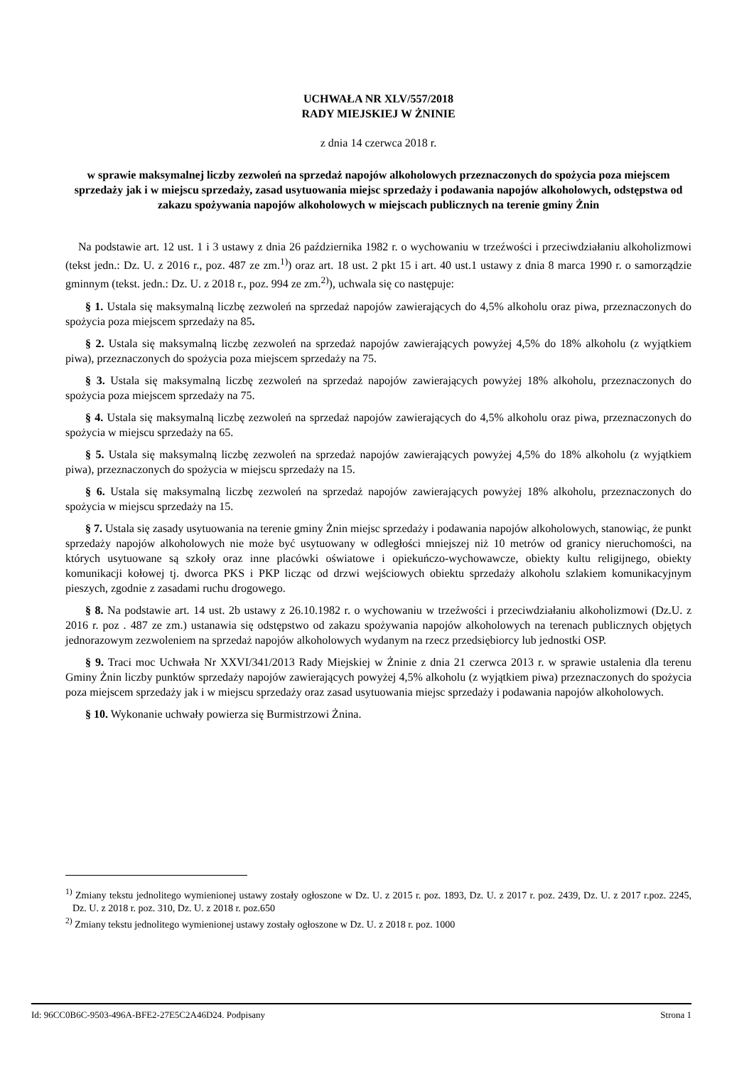UCHWAŁA NR XLV/557/2018
RADY MIEJSKIEJ W ŻNINIE
z dnia 14 czerwca 2018 r.
w sprawie maksymalnej liczby zezwoleń na sprzedaż napojów alkoholowych przeznaczonych do spożycia poza miejscem sprzedaży jak i w miejscu sprzedaży, zasad usytuowania miejsc sprzedaży i podawania napojów alkoholowych, odstępstwa od zakazu spożywania napojów alkoholowych w miejscach publicznych na terenie gminy Żnin
Na podstawie art. 12 ust. 1 i 3 ustawy z dnia 26 października 1982 r. o wychowaniu w trzeźwości i przeciwdziałaniu alkoholizmowi (tekst jedn.: Dz. U. z 2016 r., poz. 487 ze zm.<sup>1)</sup>) oraz art. 18 ust. 2 pkt 15 i art. 40 ust.1 ustawy z dnia 8 marca 1990 r. o samorządzie gminnym (tekst. jedn.: Dz. U. z 2018 r., poz. 994 ze zm.<sup>2)</sup>), uchwala się co następuje:
§ 1. Ustala się maksymalną liczbę zezwoleń na sprzedaż napojów zawierających do 4,5% alkoholu oraz piwa, przeznaczonych do spożycia poza miejscem sprzedaży na 85.
§ 2. Ustala się maksymalną liczbę zezwoleń na sprzedaż napojów zawierających powyżej 4,5% do 18% alkoholu (z wyjątkiem piwa), przeznaczonych do spożycia poza miejscem sprzedaży na 75.
§ 3. Ustala się maksymalną liczbę zezwoleń na sprzedaż napojów zawierających powyżej 18% alkoholu, przeznaczonych do spożycia poza miejscem sprzedaży na 75.
§ 4. Ustala się maksymalną liczbę zezwoleń na sprzedaż napojów zawierających do 4,5% alkoholu oraz piwa, przeznaczonych do spożycia w miejscu sprzedaży na 65.
§ 5. Ustala się maksymalną liczbę zezwoleń na sprzedaż napojów zawierających powyżej 4,5% do 18% alkoholu (z wyjątkiem piwa), przeznaczonych do spożycia w miejscu sprzedaży na 15.
§ 6. Ustala się maksymalną liczbę zezwoleń na sprzedaż napojów zawierających powyżej 18% alkoholu, przeznaczonych do spożycia w miejscu sprzedaży na 15.
§ 7. Ustala się zasady usytuowania na terenie gminy Żnin miejsc sprzedaży i podawania napojów alkoholowych, stanowiąc, że punkt sprzedaży napojów alkoholowych nie może być usytuowany w odległości mniejszej niż 10 metrów od granicy nieruchomości, na których usytuowane są szkoły oraz inne placówki oświatowe i opiekuńczo-wychowawcze, obiekty kultu religijnego, obiekty komunikacji kołowej tj. dworca PKS i PKP licząc od drzwi wejściowych obiektu sprzedaży alkoholu szlakiem komunikacyjnym pieszych, zgodnie z zasadami ruchu drogowego.
§ 8. Na podstawie art. 14 ust. 2b ustawy z 26.10.1982 r. o wychowaniu w trzeźwości i przeciwdziałaniu alkoholizmowi (Dz.U. z 2016 r. poz . 487 ze zm.) ustanawia się odstępstwo od zakazu spożywania napojów alkoholowych na terenach publicznych objętych jednorazowym zezwoleniem na sprzedaż napojów alkoholowych wydanym na rzecz przedsiębiorcy lub jednostki OSP.
§ 9. Traci moc Uchwała Nr XXVI/341/2013 Rady Miejskiej w Żninie z dnia 21 czerwca 2013 r. w sprawie ustalenia dla terenu Gminy Żnin liczby punktów sprzedaży napojów zawierających powyżej 4,5% alkoholu (z wyjątkiem piwa) przeznaczonych do spożycia poza miejscem sprzedaży jak i w miejscu sprzedaży oraz zasad usytuowania miejsc sprzedaży i podawania napojów alkoholowych.
§ 10. Wykonanie uchwały powierza się Burmistrzowi Żnina.
<sup>1)</sup> Zmiany tekstu jednolitego wymienionej ustawy zostały ogłoszone w Dz. U. z 2015 r. poz. 1893, Dz. U. z 2017 r. poz. 2439, Dz. U. z 2017 r.poz. 2245, Dz. U. z 2018 r. poz. 310, Dz. U. z 2018 r. poz.650
<sup>2)</sup> Zmiany tekstu jednolitego wymienionej ustawy zostały ogłoszone w Dz. U. z 2018 r. poz. 1000
Id: 96CC0B6C-9503-496A-BFE2-27E5C2A46D24. Podpisany Strona 1